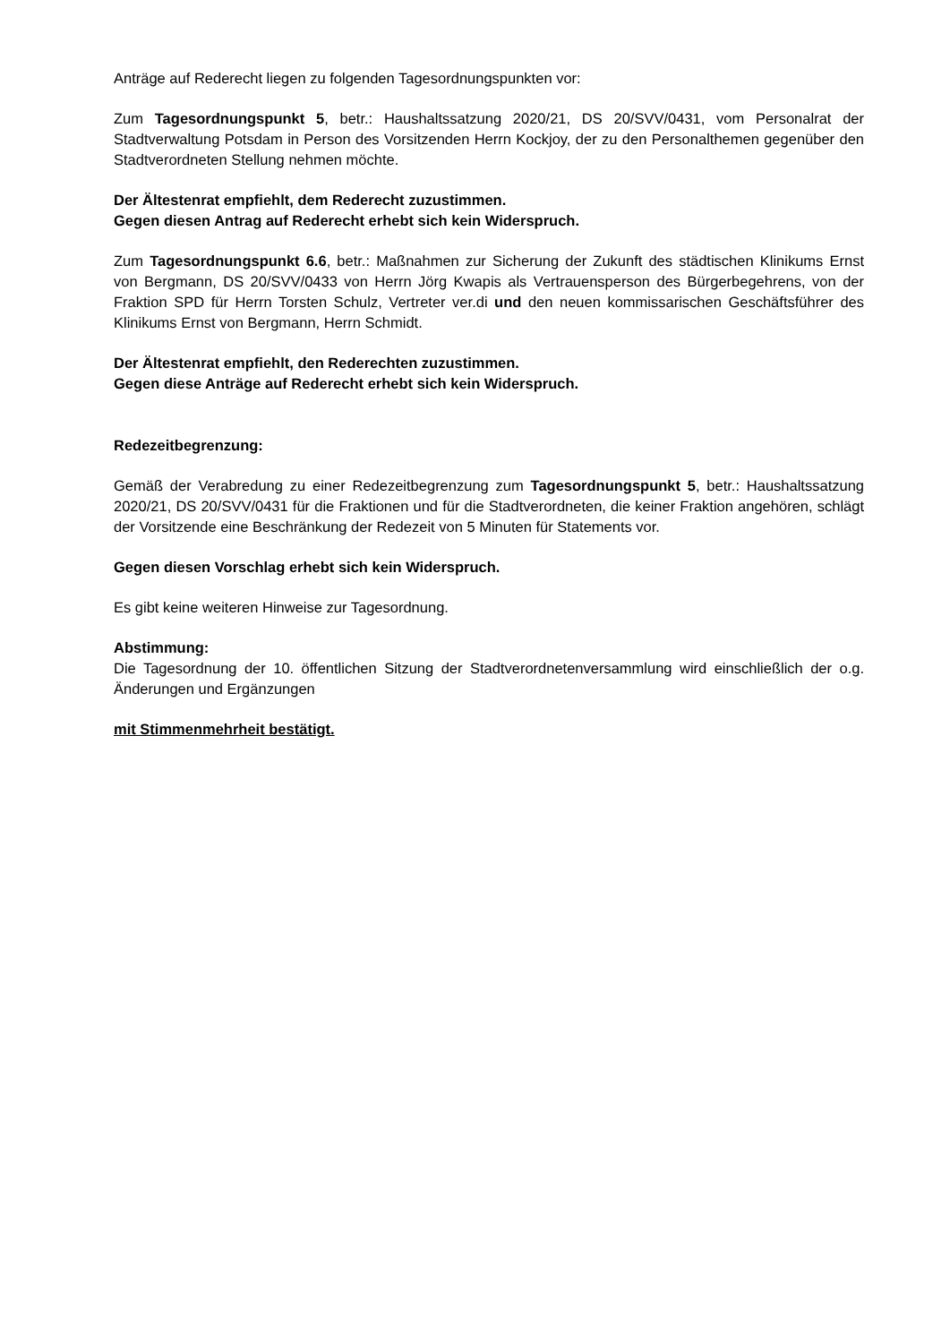Anträge auf Rederecht liegen zu folgenden Tagesordnungspunkten vor:
Zum Tagesordnungspunkt 5, betr.: Haushaltssatzung 2020/21, DS 20/SVV/0431, vom Personalrat der Stadtverwaltung Potsdam in Person des Vorsitzenden Herrn Kockjoy, der zu den Personalthemen gegenüber den Stadtverordneten Stellung nehmen möchte.
Der Ältestenrat empfiehlt, dem Rederecht zuzustimmen.
Gegen diesen Antrag auf Rederecht erhebt sich kein Widerspruch.
Zum Tagesordnungspunkt 6.6, betr.: Maßnahmen zur Sicherung der Zukunft des städtischen Klinikums Ernst von Bergmann, DS 20/SVV/0433 von Herrn Jörg Kwapis als Vertrauensperson des Bürgerbegehrens, von der Fraktion SPD für Herrn Torsten Schulz, Vertreter ver.di und den neuen kommissarischen Geschäftsführer des Klinikums Ernst von Bergmann, Herrn Schmidt.
Der Ältestenrat empfiehlt, den Rederechten zuzustimmen.
Gegen diese Anträge auf Rederecht erhebt sich kein Widerspruch.
Redezeitbegrenzung:
Gemäß der Verabredung zu einer Redezeitbegrenzung zum Tagesordnungspunkt 5, betr.: Haushaltssatzung 2020/21, DS 20/SVV/0431 für die Fraktionen und für die Stadtverordneten, die keiner Fraktion angehören, schlägt der Vorsitzende eine Beschränkung der Redezeit von 5 Minuten für Statements vor.
Gegen diesen Vorschlag erhebt sich kein Widerspruch.
Es gibt keine weiteren Hinweise zur Tagesordnung.
Abstimmung:
Die Tagesordnung der 10. öffentlichen Sitzung der Stadtverordnetenversammlung wird einschließlich der o.g. Änderungen und Ergänzungen
mit Stimmenmehrheit bestätigt.